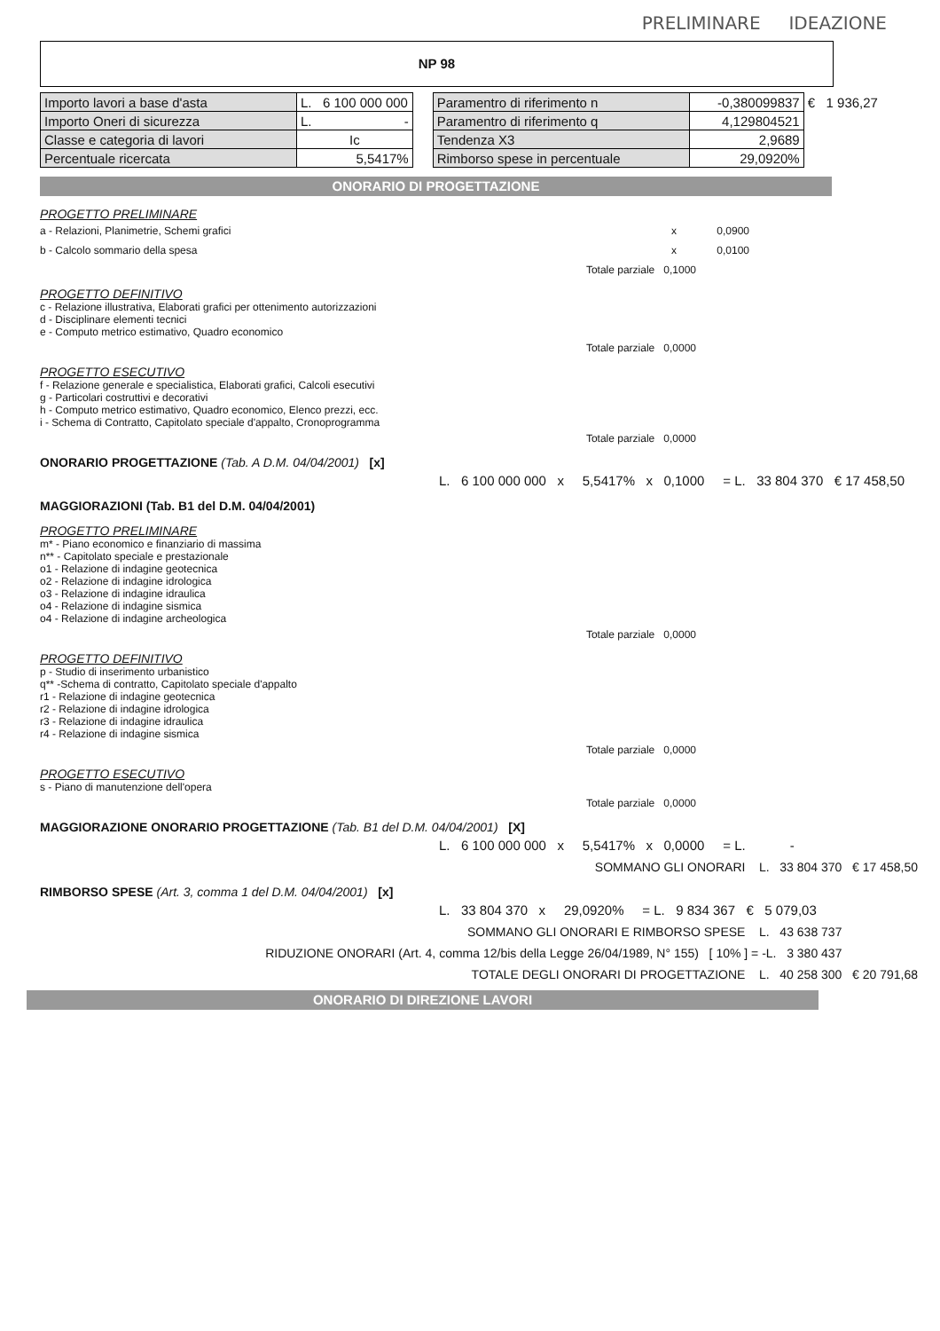PRELIMINARE IDEAZIONE
NP 98
| Importo lavori a base d'asta | L. 6 100 000 000 |
| Importo Oneri di sicurezza | L. - |
| Classe e categoria di lavori | Ic |
| Percentuale ricercata | 5,5417% |
| Paramentro di riferimento n | -0,380099837 | € 1 936,27 |
| Paramentro di riferimento q | 4,129804521 | |
| Tendenza X3 | 2,9689 | |
| Rimborso spese in percentuale | 29,0920% | |
ONORARIO DI PROGETTAZIONE
PROGETTO PRELIMINARE
a - Relazioni, Planimetrie, Schemi grafici x 0,0900
b - Calcolo sommario della spesa x 0,0100
Totale parziale 0,1000
PROGETTO DEFINITIVO
c - Relazione illustrativa, Elaborati grafici per ottenimento autorizzazioni
d - Disciplinare elementi tecnici
e - Computo metrico estimativo, Quadro economico
Totale parziale 0,0000
PROGETTO ESECUTIVO
f - Relazione generale e specialistica, Elaborati grafici, Calcoli esecutivi
g - Particolari costruttivi e decorativi
h - Computo metrico estimativo, Quadro economico, Elenco prezzi, ecc.
i - Schema di Contratto, Capitolato speciale d'appalto, Cronoprogramma
Totale parziale 0,0000
ONORARIO PROGETTAZIONE (Tab. A D.M. 04/04/2001) [x]
L. 6 100 000 000 x 5,5417% x 0,1000 = L. 33 804 370 € 17 458,50
MAGGIORAZIONI (Tab. B1 del D.M. 04/04/2001)
PROGETTO PRELIMINARE
m* - Piano economico e finanziario di massima
n** - Capitolato speciale e prestazionale
o1 - Relazione di indagine geotecnica
o2 - Relazione di indagine idrologica
o3 - Relazione di indagine idraulica
o4 - Relazione di indagine sismica
o4 - Relazione di indagine archeologica
Totale parziale 0,0000
PROGETTO DEFINITIVO
p - Studio di inserimento urbanistico
q** -Schema di contratto, Capitolato speciale d'appalto
r1 - Relazione di indagine geotecnica
r2 - Relazione di indagine idrologica
r3 - Relazione di indagine idraulica
r4 - Relazione di indagine sismica
Totale parziale 0,0000
PROGETTO ESECUTIVO
s - Piano di manutenzione dell'opera
Totale parziale 0,0000
MAGGIORAZIONE ONORARIO PROGETTAZIONE (Tab. B1 del D.M. 04/04/2001) [X]
L. 6 100 000 000 x 5,5417% x 0,0000 = L. -
SOMMANO GLI ONORARI L. 33 804 370 € 17 458,50
RIMBORSO SPESE (Art. 3, comma 1 del D.M. 04/04/2001) [x]
L. 33 804 370 x 29,0920% = L. 9 834 367 € 5 079,03
SOMMANO GLI ONORARI E RIMBORSO SPESE L. 43 638 737
RIDUZIONE ONORARI (Art. 4, comma 12/bis della Legge 26/04/1989, N° 155) [ 10% ] = -L. 3 380 437
TOTALE DEGLI ONORARI DI PROGETTAZIONE L. 40 258 300 € 20 791,68
ONORARIO DI DIREZIONE LAVORI